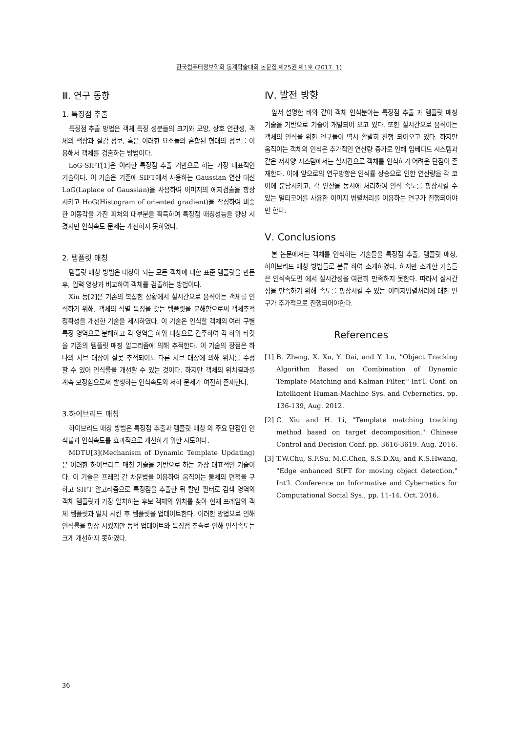한국컴퓨터정보학회 동계학술대회 논문집 제25권 제1호 (2017. 1)
Ⅲ. 연구 동향
1. 특징점 추출
특징점 추출 방법은 객체 특징 성분들의 크기와 모양, 상호 연관성, 객체의 색상과 질감 정보, 혹은 이러한 요소들의 혼합된 형태의 정보를 이용해서 객체를 검출하는 방법이다.
LoG-SIFT[1]은 이러한 특징점 추출 기반으로 하는 가장 대표적인 기술이다. 이 기술은 기존에 SIFT에서 사용하는 Gaussian 연산 대신 LoG(Laplace of Gaussian)을 사용하여 이미지의 에지검출을 향상 시키고 HoG(Histogram of oriented gradient)을 작성하여 비슷한 이동각을 가진 피처의 대부분을 획득하여 특징점 매칭성능을 향상 시켰지만 인식속도 문제는 개선하지 못하였다.
2. 템플릿 매칭
템플릿 매칭 방법은 대상이 되는 모든 객체에 대한 표준 템플릿을 만든 후, 입력 영상과 비교하여 객체를 검출하는 방법이다.
Xiu 등[2]은 기존의 복잡한 상황에서 실시간으로 움직이는 객체를 인식하기 위해, 객체의 식별 특징을 갖는 템플릿을 분해함으로써 객체추적 정확성을 개선한 기술을 제시하였다. 이 기술은 인식할 객체의 여러 구별 특징 영역으로 분해하고 각 영역을 하위 대상으로 간주하여 각 하위 타킷을 기존의 템플릿 매칭 알고리즘에 의해 추적한다. 이 기술의 장점은 하나의 서브 대상이 잘못 추적되어도 다른 서브 대상에 의해 위치를 수정 할 수 있어 인식률을 개선할 수 있는 것이다. 하지만 객체의 위치결과를 계속 보정함으로써 발생하는 인식속도의 저하 문제가 여전히 존재한다.
3.하이브리드 매칭
하이브리드 매칭 방법은 특징점 추출과 템플릿 매칭 의 주요 단점인 인식률과 인식속도를 효과적으로 개선하기 위한 시도이다.
MDTU[3](Mechanism of Dynamic Template Updating)은 이러한 하이브리드 매칭 기술을 기반으로 하는 가장 대표적인 기술이다. 이 기술은 프레임 간 차분법을 이용하여 움직이는 물체의 면적을 구하고 SIFT 알고리즘으로 특징점을 추출한 뒤 칼만 필터로 검색 영역의 객체 템플릿과 가장 일치하는 후보 객체의 위치를 찾아 현재 프레임의 객체 템플릿과 일치 시킨 후 템플릿을 업데이트한다. 이러한 방법으로 인해 인식률을 향상 시켰지만 동적 업데이트와 특징점 추출로 인해 인식속도는 크게 개선하지 못하였다.
Ⅳ. 발전 방향
앞서 설명한 바와 같이 객체 인식분야는 특징점 추출 과 템플릿 매칭 기술을 기반으로 기술이 개발되어 오고 있다. 또한 실시간으로 움직이는 객체의 인식을 위한 연구들이 역시 활발히 진행 되어오고 있다. 하지만 움직이는 객체의 인식은 추가적인 연산량 증가로 인해 임베디드 시스템과 같은 저사양 시스템에서는 실시간으로 객체를 인식하기 어려운 단점이 존재한다. 이에 앞으로의 연구방향은 인식률 상승으로 인한 연산량을 각 코어에 분담시키고, 각 연산을 동시에 처리하여 인식 속도를 향상시킬 수 있는 멀티코어를 사용한 이미지 병렬처리를 이용하는 연구가 진행되어야만 한다.
Ⅴ. Conclusions
본 논문에서는 객체를 인식하는 기술들을 특징점 추출, 템플릿 매칭, 하이브리드 매칭 방법들로 분류 하여 소개하였다. 하지만 소개한 기술들은 인식속도면 에서 실시간성을 여전히 만족하지 못한다. 따라서 실시간성을 만족하기 위해 속도를 향상시킬 수 있는 이미지병렬처리에 대한 연구가 추가적으로 진행되어야한다.
References
[1]
B. Zheng, X. Xu, Y. Dai, and Y. Lu, "Object Tracking Algorithm Based on Combination of Dynamic Template Matching and Kalman Filter," Int’l. Conf. on Intelligent Human-Machine Sys. and Cybernetics, pp. 136-139, Aug. 2012.
[2]
C. Xiu and H. Li, "Template matching tracking method based on target decomposition," Chinese Control and Decision Conf. pp. 3616-3619. Aug. 2016.
[3]
T.W.Chu, S.F.Su, M.C.Chen, S.S.D.Xu, and K.S.Hwang, "Edge enhanced SIFT for moving object detection," Int’l. Conference on Informative and Cybernetics for Computational Social Sys., pp. 11-14. Oct. 2016.
36